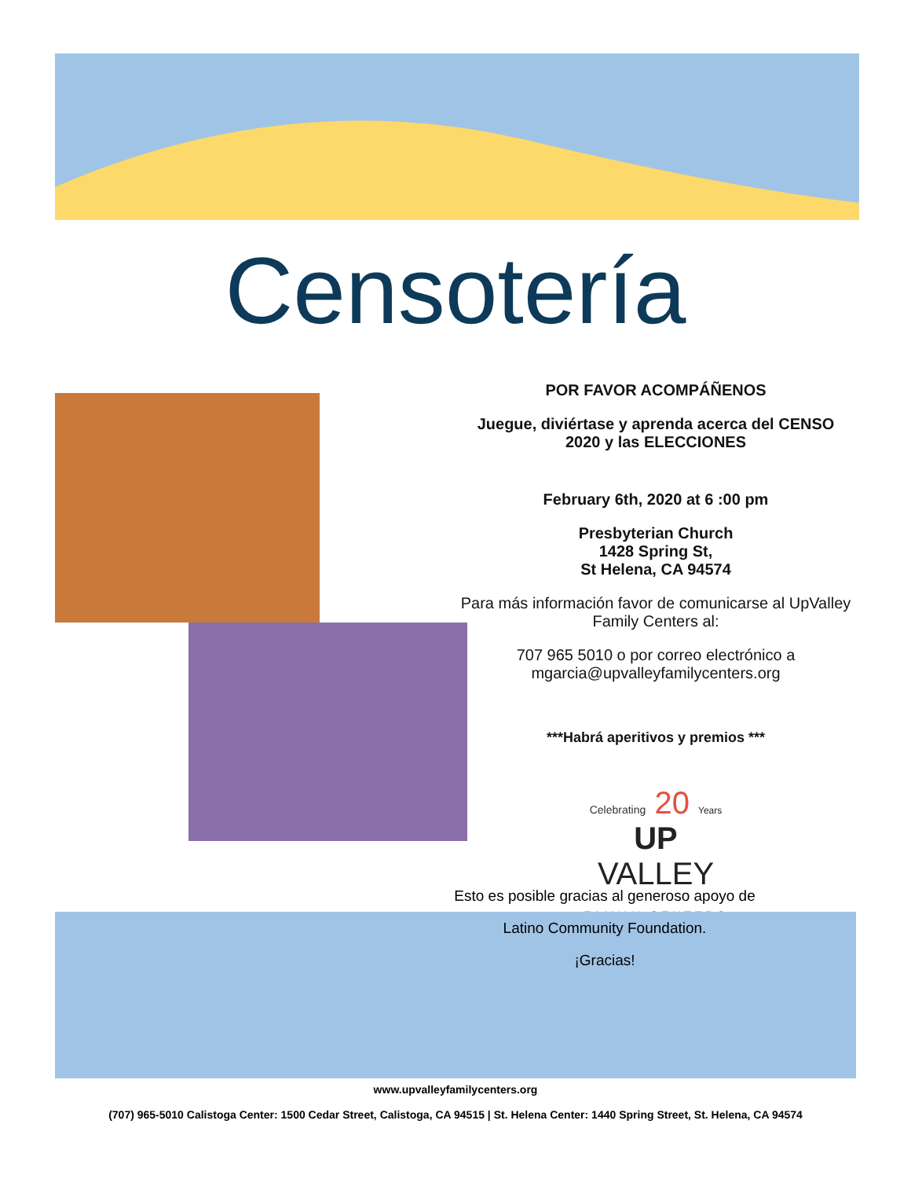Censotería
POR FAVOR ACOMPÁÑENOS
Juegue, diviértase y aprenda acerca del CENSO 2020 y las ELECCIONES
February 6th, 2020 at 6 :00 pm
Presbyterian Church
1428 Spring St,
St Helena, CA 94574
Para más información favor de comunicarse al UpValley Family Centers al:
707 965 5010 o por correo electrónico a mgarcia@upvalleyfamilycenters.org
***Habrá aperitivos y premios ***
Celebrating 20 Years
UP
VALLEY
FAMILY CENTERS
Esto es posible gracias al generoso apoyo de
Latino Community Foundation.
¡Gracias!
www.upvalleyfamilycenters.org
(707) 965-5010 Calistoga Center: 1500 Cedar Street, Calistoga, CA 94515 | St. Helena Center: 1440 Spring Street, St. Helena, CA 94574